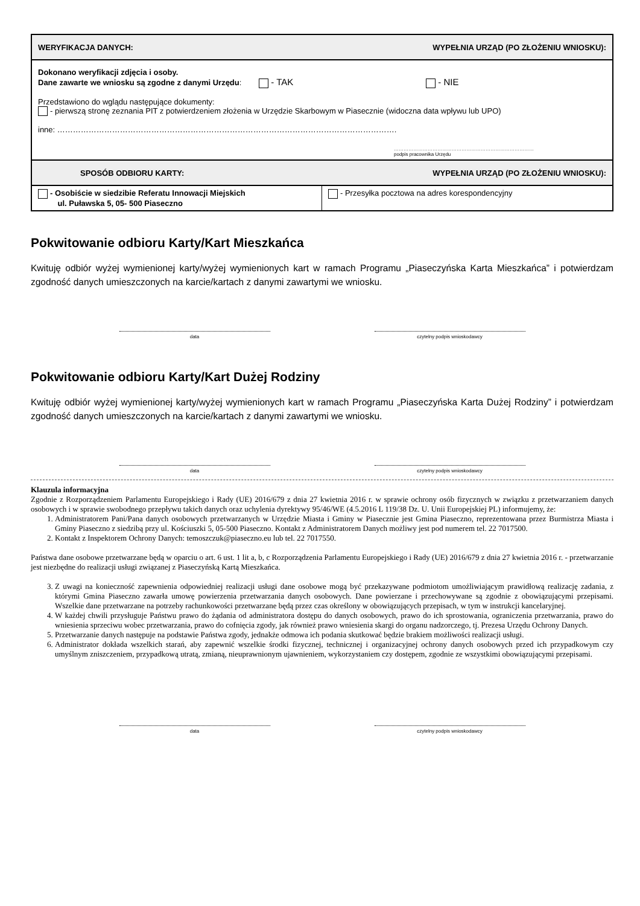| WERYFIKACJA DANYCH: | WYPEŁNIA URZĄD (PO ZŁOŻENIU WNIOSKU): |
| Dokonano weryfikacji zdjęcia i osoby. Dane zawarte we wniosku są zgodne z danymi Urzędu : - TAK - NIE Przedstawiono do wglądu następujące dokumenty: - pierwszą stronę zeznania PIT z potwierdzeniem złożenia w Urzędzie Skarbowym w Piasecznie (widoczna data wpływu lub UPO) inne: …………………………………………………………………………………………………………………. …………………………………………………………………………… podpis pracownika Urzędu | |
| SPOSÓB ODBIORU KARTY: | WYPEŁNIA URZĄD (PO ZŁOŻENIU WNIOSKU): |
| - Osobiście w siedzibie Referatu Innowacji Miejskich ul. Puławska 5, 05- 500 Piaseczno | - Przesyłka pocztowa na adres korespondencyjny |
Pokwitowanie odbioru Karty/Kart Mieszkańca
Kwituję odbiór wyżej wymienionej karty/wyżej wymienionych kart w ramach Programu „Piaseczyńska Karta Mieszkańca” i potwierdzam zgodność danych umieszczonych na karcie/kartach z danymi zawartymi we wniosku.
data czytelny podpis wnioskodawcy
Pokwitowanie odbioru Karty/Kart Dużej Rodziny
Kwituję odbiór wyżej wymienionej karty/wyżej wymienionych kart w ramach Programu „Piaseczyńska Karta Dużej Rodziny” i potwierdzam zgodność danych umieszczonych na karcie/kartach z danymi zawartymi we wniosku.
data czytelny podpis wnioskodawcy
Klauzula informacyjna
Zgodnie z Rozporządzeniem Parlamentu Europejskiego i Rady (UE) 2016/679 z dnia 27 kwietnia 2016 r. w sprawie ochrony osób fizycznych w związku z przetwarzaniem danych osobowych i w sprawie swobodnego przepływu takich danych oraz uchylenia dyrektywy 95/46/WE (4.5.2016 L 119/38 Dz. U. Unii Europejskiej PL) informujemy, że:
1. Administratorem Pani/Pana danych osobowych przetwarzanych w Urzędzie Miasta i Gminy w Piasecznie jest Gmina Piaseczno, reprezentowana przez Burmistrza Miasta i Gminy Piaseczno z siedzibą przy ul. Kościuszki 5, 05-500 Piaseczno. Kontakt z Administratorem Danych możliwy jest pod numerem tel. 22 7017500.
2. Kontakt z Inspektorem Ochrony Danych: temoszczuk@piaseczno.eu lub tel. 22 7017550.
Państwa dane osobowe przetwarzane będą w oparciu o art. 6 ust. 1 lit a, b, c Rozporządzenia Parlamentu Europejskiego i Rady (UE) 2016/679 z dnia 27 kwietnia 2016 r. - przetwarzanie jest niezbędne do realizacji usługi związanej z Piaseczyńską Kartą Mieszkańca.
3. Z uwagi na konieczność zapewnienia odpowiedniej realizacji usługi dane osobowe mogą być przekazywane podmiotom umożliwiającym prawidłową realizację zadania, z którymi Gmina Piaseczno zawarła umowę powierzenia przetwarzania danych osobowych. Dane powierzane i przechowywane są zgodnie z obowiązującymi przepisami. Wszelkie dane przetwarzane na potrzeby rachunkowości przetwarzane będą przez czas określony w obowiązujących przepisach, w tym w instrukcji kancelaryjnej.
4. W każdej chwili przysługuje Państwu prawo do żądania od administratora dostępu do danych osobowych, prawo do ich sprostowania, ograniczenia przetwarzania, prawo do wniesienia sprzeciwu wobec przetwarzania, prawo do cofnięcia zgody, jak również prawo wniesienia skargi do organu nadzorczego, tj. Prezesa Urzędu Ochrony Danych.
5. Przetwarzanie danych następuje na podstawie Państwa zgody, jednakże odmowa ich podania skutkować będzie brakiem możliwości realizacji usługi.
6. Administrator dokłada wszelkich starań, aby zapewnić wszelkie środki fizycznej, technicznej i organizacyjnej ochrony danych osobowych przed ich przypadkowym czy umyślnym zniszczeniem, przypadkową utratą, zmianą, nieuprawnionym ujawnieniem, wykorzystaniem czy dostępem, zgodnie ze wszystkimi obowiązującymi przepisami.
data czytelny podpis wnioskodawcy